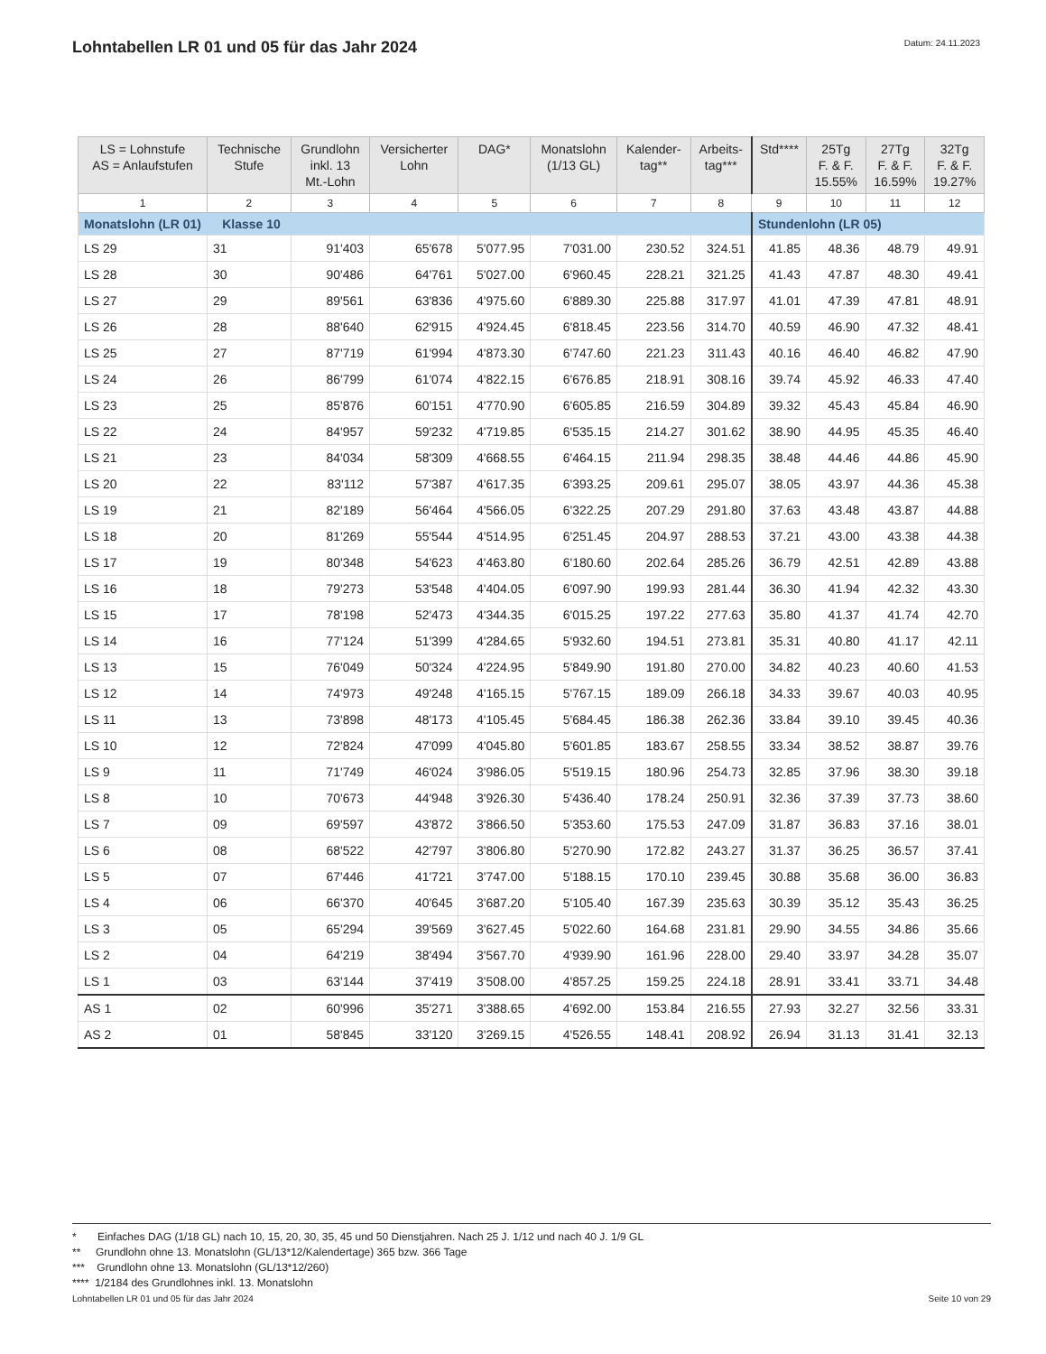Lohntabellen LR 01 und 05 für das Jahr 2024
Datum: 24.11.2023
| LS = Lohnstufe AS = Anlaufstufen | Technische Stufe | Grundlohn inkl. 13 Mt.-Lohn | Versicherter Lohn | DAG* | Monatslohn (1/13 GL) | Kalender- tag** | Arbeits- tag*** | Std**** | 25Tg F. & F. 15.55% | 27Tg F. & F. 16.59% | 32Tg F. & F. 19.27% |
| --- | --- | --- | --- | --- | --- | --- | --- | --- | --- | --- | --- |
| 1 | 2 | 3 | 4 | 5 | 6 | 7 | 8 | 9 | 10 | 11 | 12 |
| Monatslohn (LR 01) Klasse 10 | | | | | | | | Stundenlohn (LR 05) | | | |
| LS 29 | 31 | 91'403 | 65'678 | 5'077.95 | 7'031.00 | 230.52 | 324.51 | 41.85 | 48.36 | 48.79 | 49.91 |
| LS 28 | 30 | 90'486 | 64'761 | 5'027.00 | 6'960.45 | 228.21 | 321.25 | 41.43 | 47.87 | 48.30 | 49.41 |
| LS 27 | 29 | 89'561 | 63'836 | 4'975.60 | 6'889.30 | 225.88 | 317.97 | 41.01 | 47.39 | 47.81 | 48.91 |
| LS 26 | 28 | 88'640 | 62'915 | 4'924.45 | 6'818.45 | 223.56 | 314.70 | 40.59 | 46.90 | 47.32 | 48.41 |
| LS 25 | 27 | 87'719 | 61'994 | 4'873.30 | 6'747.60 | 221.23 | 311.43 | 40.16 | 46.40 | 46.82 | 47.90 |
| LS 24 | 26 | 86'799 | 61'074 | 4'822.15 | 6'676.85 | 218.91 | 308.16 | 39.74 | 45.92 | 46.33 | 47.40 |
| LS 23 | 25 | 85'876 | 60'151 | 4'770.90 | 6'605.85 | 216.59 | 304.89 | 39.32 | 45.43 | 45.84 | 46.90 |
| LS 22 | 24 | 84'957 | 59'232 | 4'719.85 | 6'535.15 | 214.27 | 301.62 | 38.90 | 44.95 | 45.35 | 46.40 |
| LS 21 | 23 | 84'034 | 58'309 | 4'668.55 | 6'464.15 | 211.94 | 298.35 | 38.48 | 44.46 | 44.86 | 45.90 |
| LS 20 | 22 | 83'112 | 57'387 | 4'617.35 | 6'393.25 | 209.61 | 295.07 | 38.05 | 43.97 | 44.36 | 45.38 |
| LS 19 | 21 | 82'189 | 56'464 | 4'566.05 | 6'322.25 | 207.29 | 291.80 | 37.63 | 43.48 | 43.87 | 44.88 |
| LS 18 | 20 | 81'269 | 55'544 | 4'514.95 | 6'251.45 | 204.97 | 288.53 | 37.21 | 43.00 | 43.38 | 44.38 |
| LS 17 | 19 | 80'348 | 54'623 | 4'463.80 | 6'180.60 | 202.64 | 285.26 | 36.79 | 42.51 | 42.89 | 43.88 |
| LS 16 | 18 | 79'273 | 53'548 | 4'404.05 | 6'097.90 | 199.93 | 281.44 | 36.30 | 41.94 | 42.32 | 43.30 |
| LS 15 | 17 | 78'198 | 52'473 | 4'344.35 | 6'015.25 | 197.22 | 277.63 | 35.80 | 41.37 | 41.74 | 42.70 |
| LS 14 | 16 | 77'124 | 51'399 | 4'284.65 | 5'932.60 | 194.51 | 273.81 | 35.31 | 40.80 | 41.17 | 42.11 |
| LS 13 | 15 | 76'049 | 50'324 | 4'224.95 | 5'849.90 | 191.80 | 270.00 | 34.82 | 40.23 | 40.60 | 41.53 |
| LS 12 | 14 | 74'973 | 49'248 | 4'165.15 | 5'767.15 | 189.09 | 266.18 | 34.33 | 39.67 | 40.03 | 40.95 |
| LS 11 | 13 | 73'898 | 48'173 | 4'105.45 | 5'684.45 | 186.38 | 262.36 | 33.84 | 39.10 | 39.45 | 40.36 |
| LS 10 | 12 | 72'824 | 47'099 | 4'045.80 | 5'601.85 | 183.67 | 258.55 | 33.34 | 38.52 | 38.87 | 39.76 |
| LS 9 | 11 | 71'749 | 46'024 | 3'986.05 | 5'519.15 | 180.96 | 254.73 | 32.85 | 37.96 | 38.30 | 39.18 |
| LS 8 | 10 | 70'673 | 44'948 | 3'926.30 | 5'436.40 | 178.24 | 250.91 | 32.36 | 37.39 | 37.73 | 38.60 |
| LS 7 | 09 | 69'597 | 43'872 | 3'866.50 | 5'353.60 | 175.53 | 247.09 | 31.87 | 36.83 | 37.16 | 38.01 |
| LS 6 | 08 | 68'522 | 42'797 | 3'806.80 | 5'270.90 | 172.82 | 243.27 | 31.37 | 36.25 | 36.57 | 37.41 |
| LS 5 | 07 | 67'446 | 41'721 | 3'747.00 | 5'188.15 | 170.10 | 239.45 | 30.88 | 35.68 | 36.00 | 36.83 |
| LS 4 | 06 | 66'370 | 40'645 | 3'687.20 | 5'105.40 | 167.39 | 235.63 | 30.39 | 35.12 | 35.43 | 36.25 |
| LS 3 | 05 | 65'294 | 39'569 | 3'627.45 | 5'022.60 | 164.68 | 231.81 | 29.90 | 34.55 | 34.86 | 35.66 |
| LS 2 | 04 | 64'219 | 38'494 | 3'567.70 | 4'939.90 | 161.96 | 228.00 | 29.40 | 33.97 | 34.28 | 35.07 |
| LS 1 | 03 | 63'144 | 37'419 | 3'508.00 | 4'857.25 | 159.25 | 224.18 | 28.91 | 33.41 | 33.71 | 34.48 |
| AS 1 | 02 | 60'996 | 35'271 | 3'388.65 | 4'692.00 | 153.84 | 216.55 | 27.93 | 32.27 | 32.56 | 33.31 |
| AS 2 | 01 | 58'845 | 33'120 | 3'269.15 | 4'526.55 | 148.41 | 208.92 | 26.94 | 31.13 | 31.41 | 32.13 |
* Einfaches DAG (1/18 GL) nach 10, 15, 20, 30, 35, 45 und 50 Dienstjahren. Nach 25 J. 1/12 und nach 40 J. 1/9 GL
** Grundlohn ohne 13. Monatslohn (GL/13*12/Kalendertage) 365 bzw. 366 Tage
*** Grundlohn ohne 13. Monatslohn (GL/13*12/260)
**** 1/2184 des Grundlohnes inkl. 13. Monatslohn
Lohntabellen LR 01 und 05 für das Jahr 2024 Seite 10 von 29